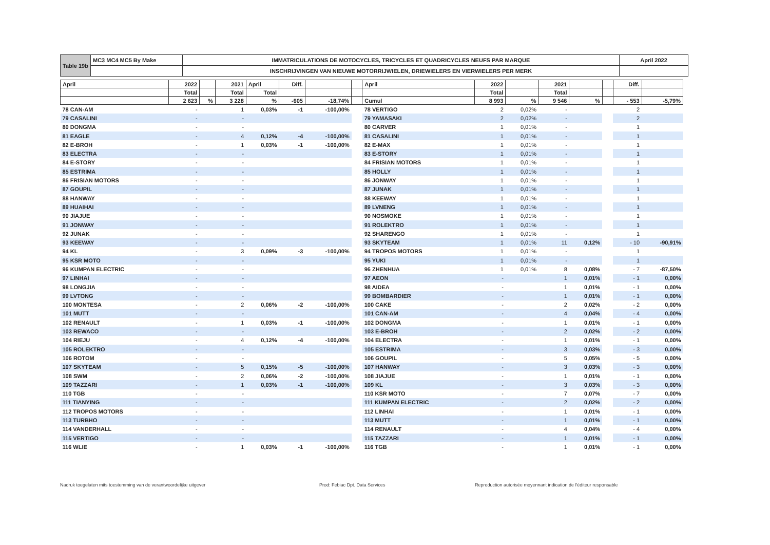| Table 19b | MC3 MC4 MC5 By Make | IMMATRICULATIONS DE MOTOCYCLES, TRICYCLES ET QUADRICYCLES NEUFS PAR MARQUE | April 2022 |
| | | INSCHRIJVINGEN VAN NIEUWE MOTORRIJWIELEN, DRIEWIELERS EN VIERWIELERS PER MERK | |
| April | 2022 | | 2021 | April | Diff. | | | April | 2022 | | 2021 | | | Diff. | |
| | Total | | Total | Total | | | | | Total | | Total | | | | |
| | 2 623 | % | 3 228 | % | -605 | -18,74% | | Cumul | 8 993 | % | 9 546 | % | | - 553 | -5,79% |
| 78 CAN-AM | - | | 1 | 0,03% | -1 | -100,00% | | 78 VERTIGO | 2 | 0,02% | - | | | 2 | |
| 79 CASALINI | - | | - | | | | | 79 YAMASAKI | 2 | 0,02% | - | | | 2 | |
| 80 DONGMA | - | | - | | | | | 80 CARVER | 1 | 0,01% | - | | | 1 | |
| 81 EAGLE | - | | 4 | 0,12% | -4 | -100,00% | | 81 CASALINI | 1 | 0,01% | - | | | 1 | |
| 82 E-BROH | - | | 1 | 0,03% | -1 | -100,00% | | 82 E-MAX | 1 | 0,01% | - | | | 1 | |
| 83 ELECTRA | - | | - | | | | | 83 E-STORY | 1 | 0,01% | - | | | 1 | |
| 84 E-STORY | - | | - | | | | | 84 FRISIAN MOTORS | 1 | 0,01% | - | | | 1 | |
| 85 ESTRIMA | - | | - | | | | | 85 HOLLY | 1 | 0,01% | - | | | 1 | |
| 86 FRISIAN MOTORS | - | | - | | | | | 86 JONWAY | 1 | 0,01% | - | | | 1 | |
| 87 GOUPIL | - | | - | | | | | 87 JUNAK | 1 | 0,01% | - | | | 1 | |
| 88 HANWAY | - | | - | | | | | 88 KEEWAY | 1 | 0,01% | - | | | 1 | |
| 89 HUAIHAI | - | | - | | | | | 89 LVNENG | 1 | 0,01% | - | | | 1 | |
| 90 JIAJUE | - | | - | | | | | 90 NOSMOKE | 1 | 0,01% | - | | | 1 | |
| 91 JONWAY | - | | - | | | | | 91 ROLEKTRO | 1 | 0,01% | - | | | 1 | |
| 92 JUNAK | - | | - | | | | | 92 SHARENGO | 1 | 0,01% | - | | | 1 | |
| 93 KEEWAY | - | | - | | | | | 93 SKYTEAM | 1 | 0,01% | 11 | 0,12% | | - 10 | -90,91% |
| 94 KL | - | | 3 | 0,09% | -3 | -100,00% | | 94 TROPOS MOTORS | 1 | 0,01% | - | | | 1 | |
| 95 KSR MOTO | - | | - | | | | | 95 YUKI | 1 | 0,01% | - | | | 1 | |
| 96 KUMPAN ELECTRIC | - | | - | | | | | 96 ZHENHUA | 1 | 0,01% | 8 | 0,08% | | - 7 | -87,50% |
| 97 LINHAI | - | | - | | | | | 97 AEON | - | | 1 | 0,01% | | - 1 | 0,00% |
| 98 LONGJIA | - | | - | | | | | 98 AIDEA | - | | 1 | 0,01% | | - 1 | 0,00% |
| 99 LVTONG | - | | - | | | | | 99 BOMBARDIER | - | | 1 | 0,01% | | - 1 | 0,00% |
| 100 MONTESA | - | | 2 | 0,06% | -2 | -100,00% | | 100 CAKE | - | | 2 | 0,02% | | - 2 | 0,00% |
| 101 MUTT | - | | - | | | | | 101 CAN-AM | - | | 4 | 0,04% | | - 4 | 0,00% |
| 102 RENAULT | - | | 1 | 0,03% | -1 | -100,00% | | 102 DONGMA | - | | 1 | 0,01% | | - 1 | 0,00% |
| 103 REWACO | - | | - | | | | | 103 E-BROH | - | | 2 | 0,02% | | - 2 | 0,00% |
| 104 RIEJU | - | | 4 | 0,12% | -4 | -100,00% | | 104 ELECTRA | - | | 1 | 0,01% | | - 1 | 0,00% |
| 105 ROLEKTRO | - | | - | | | | | 105 ESTRIMA | - | | 3 | 0,03% | | - 3 | 0,00% |
| 106 ROTOM | - | | - | | | | | 106 GOUPIL | - | | 5 | 0,05% | | - 5 | 0,00% |
| 107 SKYTEAM | - | | 5 | 0,15% | -5 | -100,00% | | 107 HANWAY | - | | 3 | 0,03% | | - 3 | 0,00% |
| 108 SWM | - | | 2 | 0,06% | -2 | -100,00% | | 108 JIAJUE | - | | 1 | 0,01% | | - 1 | 0,00% |
| 109 TAZZARI | - | | 1 | 0,03% | -1 | -100,00% | | 109 KL | - | | 3 | 0,03% | | - 3 | 0,00% |
| 110 TGB | - | | - | | | | | 110 KSR MOTO | - | | 7 | 0,07% | | - 7 | 0,00% |
| 111 TIANYING | - | | - | | | | | 111 KUMPAN ELECTRIC | - | | 2 | 0,02% | | - 2 | 0,00% |
| 112 TROPOS MOTORS | - | | - | | | | | 112 LINHAI | - | | 1 | 0,01% | | - 1 | 0,00% |
| 113 TURBHO | - | | - | | | | | 113 MUTT | - | | 1 | 0,01% | | - 1 | 0,00% |
| 114 VANDERHALL | - | | - | | | | | 114 RENAULT | - | | 4 | 0,04% | | - 4 | 0,00% |
| 115 VERTIGO | - | | - | | | | | 115 TAZZARI | - | | 1 | 0,01% | | - 1 | 0,00% |
| 116 WLIE | - | | 1 | 0,03% | -1 | -100,00% | | 116 TGB | - | | 1 | 0,01% | | - 1 | 0,00% |
Nadruk toegelaten mits toestemming van de verantwoordelijke uitgever
Prod: Febiac Dpt. Data Services
Reproduction autorisée moyennant indication de l'éditeur responsable